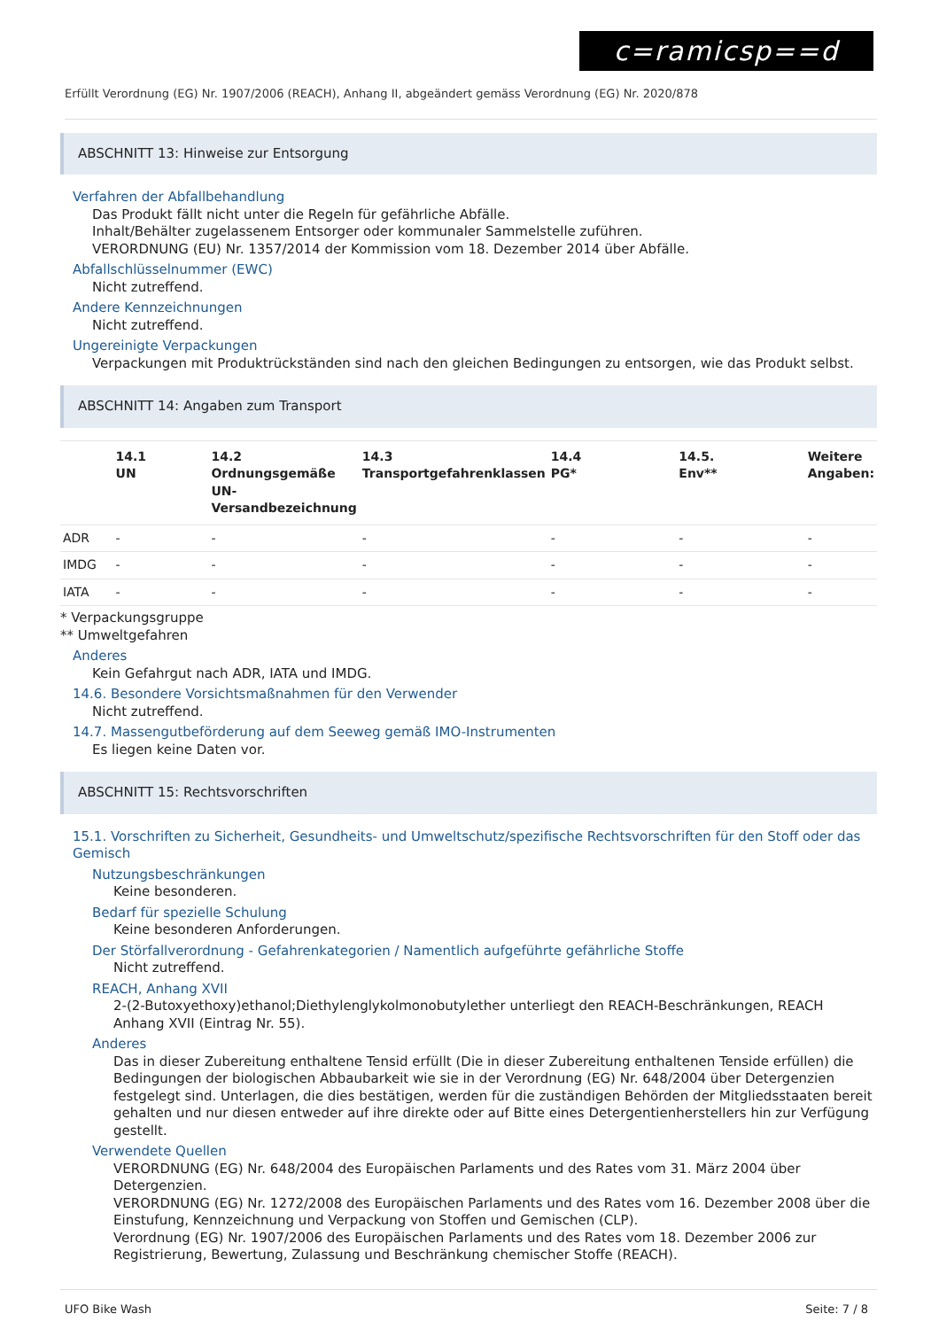c=ramicsp==d
Erfüllt Verordnung (EG) Nr. 1907/2006 (REACH), Anhang II, abgeändert gemäss Verordnung (EG) Nr. 2020/878
ABSCHNITT 13: Hinweise zur Entsorgung
Verfahren der Abfallbehandlung
Das Produkt fällt nicht unter die Regeln für gefährliche Abfälle.
Inhalt/Behälter zugelassenem Entsorger oder kommunaler Sammelstelle zuführen.
VERORDNUNG (EU) Nr. 1357/2014 der Kommission vom 18. Dezember 2014 über Abfälle.
Abfallschlüsselnummer (EWC)
Nicht zutreffend.
Andere Kennzeichnungen
Nicht zutreffend.
Ungereinigte Verpackungen
Verpackungen mit Produktrückständen sind nach den gleichen Bedingungen zu entsorgen, wie das Produkt selbst.
ABSCHNITT 14: Angaben zum Transport
| | 14.1 UN | 14.2 Ordnungsgemäße UN-Versandbezeichnung | 14.3 Transportgefahrenklassen | 14.4 PG* | 14.5. Env** | Weitere Angaben: |
| --- | --- | --- | --- | --- | --- | --- |
| ADR | - | - | - | - | - | - |
| IMDG | - | - | - | - | - | - |
| IATA | - | - | - | - | - | - |
* Verpackungsgruppe
** Umweltgefahren
Anderes
Kein Gefahrgut nach ADR, IATA und IMDG.
14.6. Besondere Vorsichtsmaßnahmen für den Verwender
Nicht zutreffend.
14.7. Massengutbeförderung auf dem Seeweg gemäß IMO-Instrumenten
Es liegen keine Daten vor.
ABSCHNITT 15: Rechtsvorschriften
15.1. Vorschriften zu Sicherheit, Gesundheits- und Umweltschutz/spezifische Rechtsvorschriften für den Stoff oder das Gemisch
Nutzungsbeschränkungen
Keine besonderen.
Bedarf für spezielle Schulung
Keine besonderen Anforderungen.
Der Störfallverordnung - Gefahrenkategorien / Namentlich aufgeführte gefährliche Stoffe
Nicht zutreffend.
REACH, Anhang XVII
2-(2-Butoxyethoxy)ethanol;Diethylenglykolmonobutylether unterliegt den REACH-Beschränkungen, REACH Anhang XVII (Eintrag Nr. 55).
Anderes
Das in dieser Zubereitung enthaltene Tensid erfüllt (Die in dieser Zubereitung enthaltenen Tenside erfüllen) die Bedingungen der biologischen Abbaubarkeit wie sie in der Verordnung (EG) Nr. 648/2004 über Detergenzien festgelegt sind. Unterlagen, die dies bestätigen, werden für die zuständigen Behörden der Mitgliedsstaaten bereit gehalten und nur diesen entweder auf ihre direkte oder auf Bitte eines Detergentienherstellers hin zur Verfügung gestellt.
Verwendete Quellen
VERORDNUNG (EG) Nr. 648/2004 des Europäischen Parlaments und des Rates vom 31. März 2004 über Detergenzien.
VERORDNUNG (EG) Nr. 1272/2008 des Europäischen Parlaments und des Rates vom 16. Dezember 2008 über die Einstufung, Kennzeichnung und Verpackung von Stoffen und Gemischen (CLP).
Verordnung (EG) Nr. 1907/2006 des Europäischen Parlaments und des Rates vom 18. Dezember 2006 zur Registrierung, Bewertung, Zulassung und Beschränkung chemischer Stoffe (REACH).
UFO Bike Wash Seite: 7 / 8